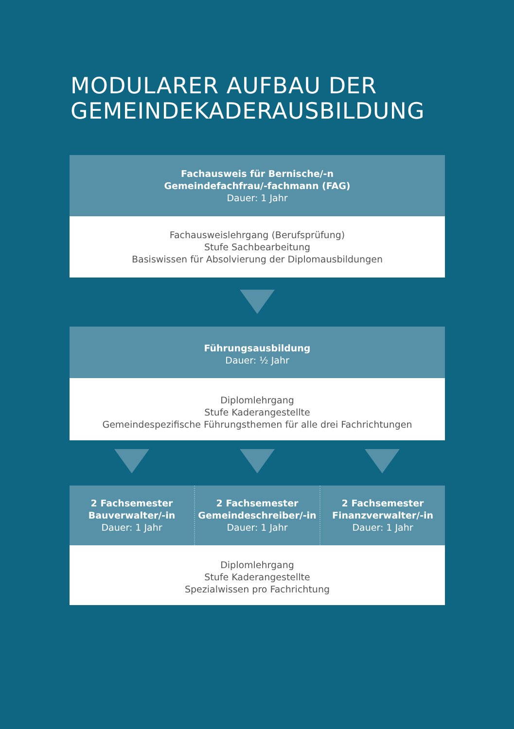MODULARER AUFBAU DER
GEMEINDEKADERAUSBILDUNG
Fachausweis für Bernische/-n
Gemeindefachfrau/-fachmann (FAG)
Dauer: 1 Jahr
Fachausweislehrgang (Berufsprüfung)
Stufe Sachbearbeitung
Basiswissen für Absolvierung der Diplomausbildungen
Führungsausbildung
Dauer: ½ Jahr
Diplomlehrgang
Stufe Kaderangestellte
Gemeindespezifische Führungsthemen für alle drei Fachrichtungen
2 Fachsemester
Bauverwalter/-in
Dauer: 1 Jahr
2 Fachsemester
Gemeindeschreiber/-in
Dauer: 1 Jahr
2 Fachsemester
Finanzverwalter/-in
Dauer: 1 Jahr
Diplomlehrgang
Stufe Kaderangestellte
Spezialwissen pro Fachrichtung